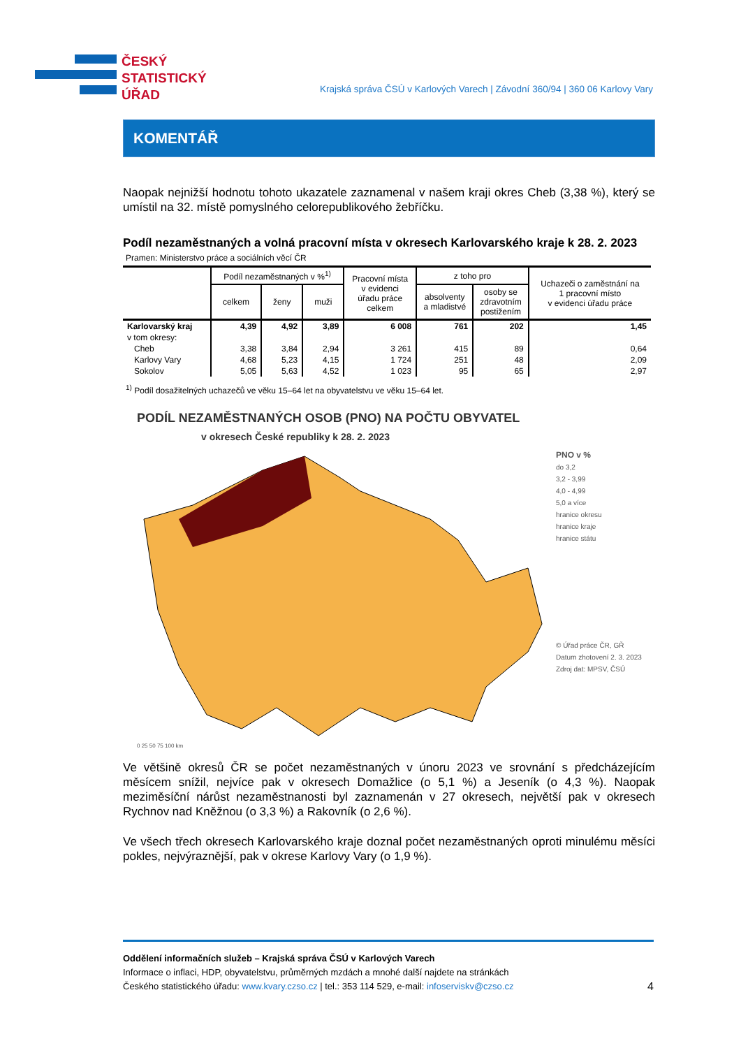ČESKÝ
STATISTICKÝ
ÚŘAD
Krajská správa ČSÚ v Karlových Varech | Závodní 360/94 | 360 06 Karlovy Vary
KOMENTÁŘ
Naopak nejnižší hodnotu tohoto ukazatele zaznamenal v našem kraji okres Cheb (3,38 %), který se umístil na 32. místě pomyslného celorepublikového žebříčku.
Podíl nezaměstnaných a volná pracovní místa v okresech Karlovarského kraje k 28. 2. 2023
Pramen: Ministerstvo práce a sociálních věcí ČR
| | Podíl nezaměstnaných v %<sup>1)</sup> | | | Pracovní místa v evidenci úřadu práce celkem | z toho pro | | Uchazeči o zaměstnání na 1 pracovní místo v evidenci úřadu práce |
| --- | --- | --- | --- | --- | --- | --- | --- |
| | celkem | ženy | muži | | absolventy a mladistvé | osoby se zdravotním postižením | |
| Karlovarský kraj | 4,39 | 4,92 | 3,89 | 6 008 | 761 | 202 | 1,45 |
| v tom okresy: | | | | | | | |
| Cheb | 3,38 | 3,84 | 2,94 | 3 261 | 415 | 89 | 0,64 |
| Karlovy Vary | 4,68 | 5,23 | 4,15 | 1 724 | 251 | 48 | 2,09 |
| Sokolov | 5,05 | 5,63 | 4,52 | 1 023 | 95 | 65 | 2,97 |
<sup>1)</sup> Podíl dosažitelných uchazečů ve věku 15–64 let na obyvatelstvu ve věku 15–64 let.
PODÍL NEZAMĚSTNANÝCH OSOB (PNO) NA POČTU OBYVATEL
v okresech České republiky k 28. 2. 2023
PNO v %
do 3,2
3,2 - 3,99
4,0 - 4,99
5,0 a více
hranice okresu
hranice kraje
hranice státu
© Úřad práce ČR, GŘ
Datum zhotovení 2. 3. 2023
Zdroj dat: MPSV, ČSÚ
0 25 50 75 100 km
Ve většině okresů ČR se počet nezaměstnaných v únoru 2023 ve srovnání s předcházejícím měsícem snížil, nejvíce pak v okresech Domažlice (o 5,1 %) a Jeseník (o 4,3 %). Naopak meziměsíční nárůst nezaměstnanosti byl zaznamenán v 27 okresech, největší pak v okresech Rychnov nad Kněžnou (o 3,3 %) a Rakovník (o 2,6 %).
Ve všech třech okresech Karlovarského kraje doznal počet nezaměstnaných oproti minulému měsíci pokles, nejvýraznější, pak v okrese Karlovy Vary (o 1,9 %).
Oddělení informačních služeb – Krajská správa ČSÚ v Karlových Varech
Informace o inflaci, HDP, obyvatelstvu, průměrných mzdách a mnohé další najdete na stránkách
Českého statistického úřadu: www.kvary.czso.cz | tel.: 353 114 529, e-mail: infoserviskv@czso.cz 4